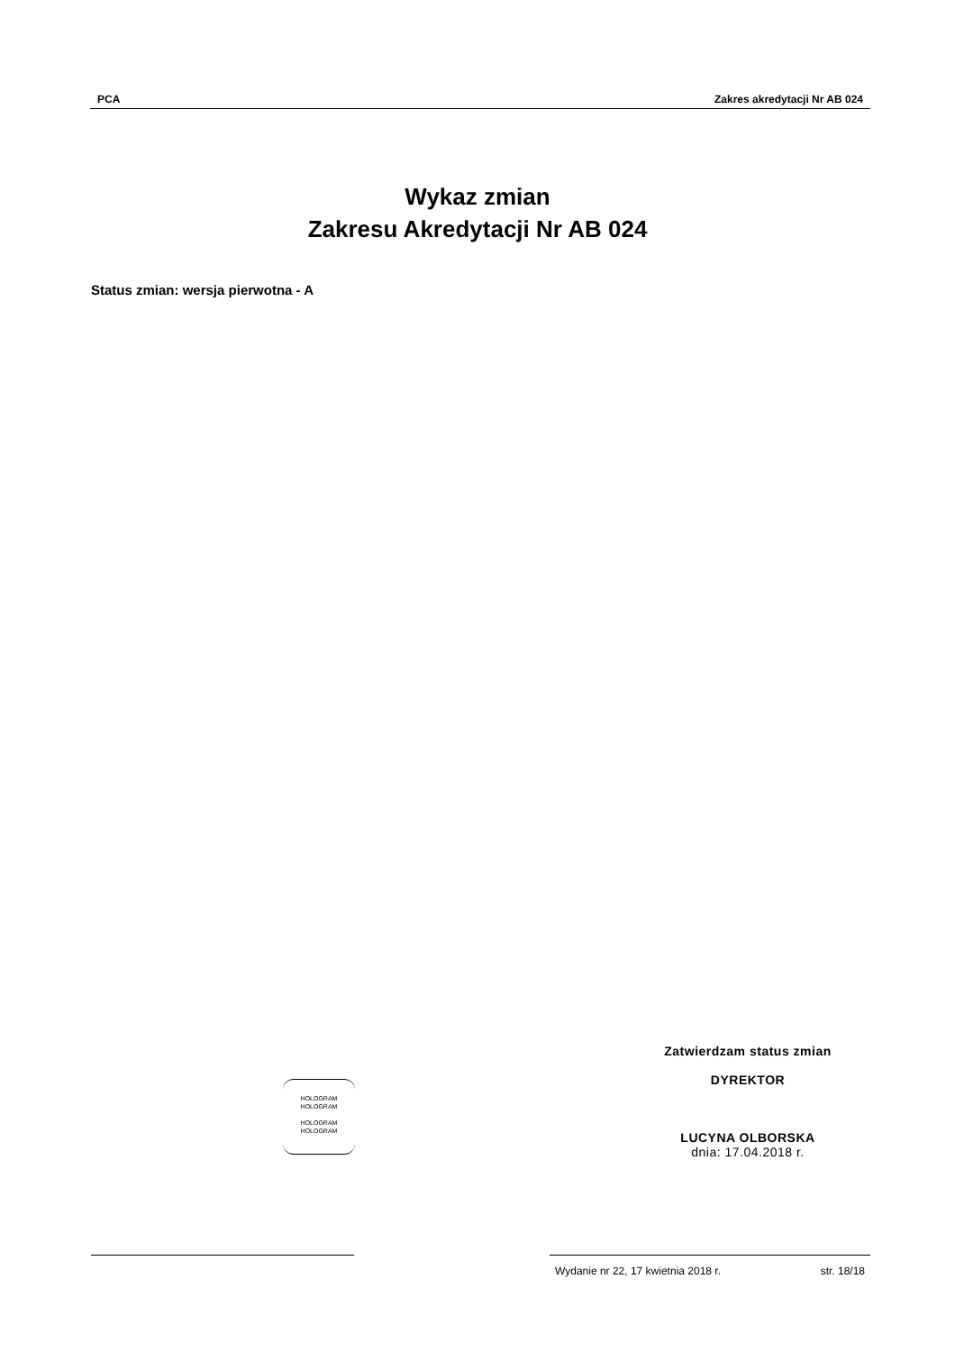PCA Zakres akredytacji Nr AB 024
Wykaz zmian
Zakresu Akredytacji Nr AB 024
Status zmian: wersja pierwotna - A
HOLOGRAM
HOLOGRAM
HOLOGRAM
HOLOGRAM
Zatwierdzam status zmian
DYREKTOR
LUCYNA OLBORSKA
dnia: 17.04.2018 r.
Wydanie nr 22, 17 kwietnia 2018 r. str. 18/18